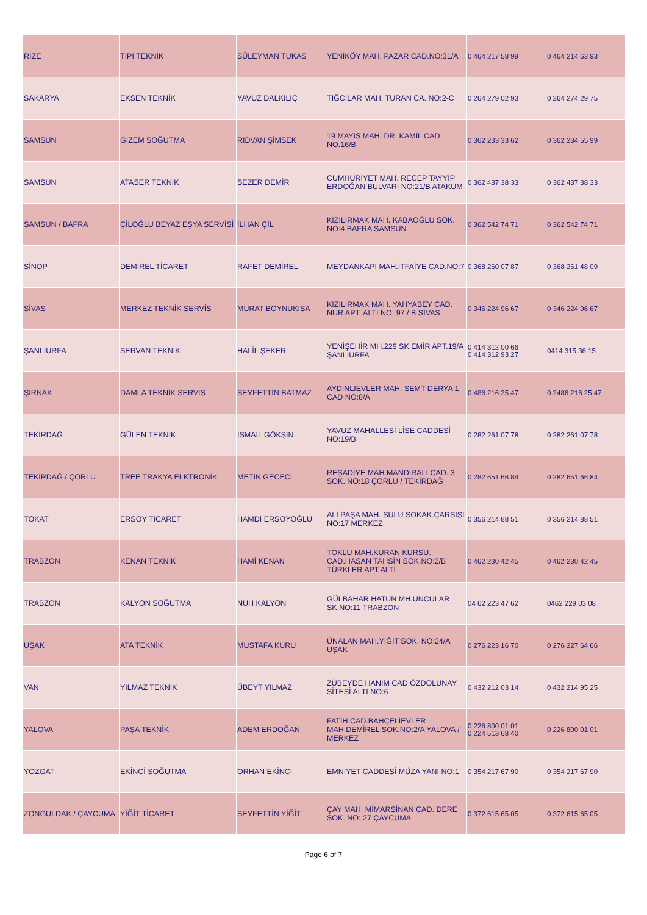| RİZE | TİPİ TEKNİK | SÜLEYMAN TUKAS | YENİKÖY MAH. PAZAR CAD.NO:31/A | 0 464 217 58 99 | 0 464 214 63 93 |
| SAKARYA | EKSEN TEKNİK | YAVUZ DALKILIÇ | TIĞCILAR MAH. TURAN CA. NO:2-C | 0 264 279 02 93 | 0 264 274 29 75 |
| SAMSUN | GİZEM SOĞUTMA | RIDVAN ŞİMSEK | 19 MAYIS MAH. DR. KAMİL CAD. NO.16/B | 0 362 233 33 62 | 0 362 234 55 99 |
| SAMSUN | ATASER TEKNİK | SEZER DEMİR | CUMHURİYET MAH. RECEP TAYYİP ERDOĞAN BULVARI NO:21/B ATAKUM | 0 362 437 38 33 | 0 362 437 38 33 |
| SAMSUN / BAFRA | ÇİLOĞLU BEYAZ EŞYA SERVİSİ | İLHAN ÇİL | KIZILIRMAK MAH. KABAOĞLU SOK. NO:4 BAFRA SAMSUN | 0 362 542 74 71 | 0 362 542 74 71 |
| SİNOP | DEMİREL TİCARET | RAFET DEMİREL | MEYDANKAPI MAH.İTFAİYE CAD.NO:7 | 0 368 260 07 87 | 0 368 261 48 09 |
| SİVAS | MERKEZ TEKNİK SERVİS | MURAT BOYNUKISA | KIZILIRMAK MAH. YAHYABEY CAD. NUR APT. ALTI NO: 97 / B SİVAS | 0 346 224 96 67 | 0 346 224 96 67 |
| ŞANLIURFA | SERVAN TEKNİK | HALİL ŞEKER | YENİŞEHİR MH.229 SK.EMİR APT.19/A ŞANLIURFA | 0 414 312 00 66 0 414 312 93 27 | 0414 315 36 15 |
| ŞIRNAK | DAMLA TEKNİK SERVİS | SEYFETTİN BATMAZ | AYDINLIEVLER MAH. SEMT DERYA 1 CAD NO:8/A | 0 486 216 25 47 | 0 2486 216 25 47 |
| TEKİRDAĞ | GÜLEN TEKNİK | İSMAİL GÖKŞİN | YAVUZ MAHALLESİ LİSE CADDESİ NO:19/B | 0 282 261 07 78 | 0 282 261 07 78 |
| TEKİRDAĞ / ÇORLU | TREE TRAKYA ELKTRONİK | METİN GECECİ | REŞADİYE MAH.MANDIRALI CAD. 3 SOK. NO:18 ÇORLU / TEKİRDAĞ | 0 282 651 66 84 | 0 282 651 66 84 |
| TOKAT | ERSOY TİCARET | HAMDİ ERSOYOĞLU | ALİ PAŞA MAH. SULU SOKAK.ÇARSIŞI NO:17 MERKEZ | 0 356 214 88 51 | 0 356 214 88 51 |
| TRABZON | KENAN TEKNİK | HAMİ KENAN | TOKLU MAH.KURAN KURSU. CAD.HASAN TAHSİN SOK.NO:2/B TÜRKLER APT.ALTI | 0 462 230 42 45 | 0 462 230 42 45 |
| TRABZON | KALYON SOĞUTMA | NUH KALYON | GÜLBAHAR HATUN MH.UNCULAR SK.NO:11 TRABZON | 04 62 223 47 62 | 0462 229 03 08 |
| UŞAK | ATA TEKNİK | MUSTAFA KURU | ÜNALAN MAH.YİĞİT SOK. NO:24/A UŞAK | 0 276 223 16 70 | 0 276 227 64 66 |
| VAN | YILMAZ TEKNİK | ÜBEYT YILMAZ | ZÜBEYDE HANIM CAD.ÖZDOLUNAY SİTESİ ALTI NO:6 | 0 432 212 03 14 | 0 432 214 95 25 |
| YALOVA | PAŞA TEKNİK | ADEM ERDOĞAN | FATİH CAD.BAHÇELİEVLER MAH.DEMİREL SOK.NO:2/A YALOVA / MERKEZ | 0 226 800 01 01 0 224 513 68 40 | 0 226 800 01 01 |
| YOZGAT | EKİNCİ SOĞUTMA | ORHAN EKİNCİ | EMNİYET CADDESİ MÜZA YANI NO:1 | 0 354 217 67 90 | 0 354 217 67 90 |
| ZONGULDAK / ÇAYCUMA | YİĞİT TİCARET | SEYFETTİN YİĞİT | ÇAY MAH. MİMARSİNAN CAD. DERE SOK. NO: 27 ÇAYCUMA | 0 372 615 65 05 | 0 372 615 65 05 |
Page 6 of 7